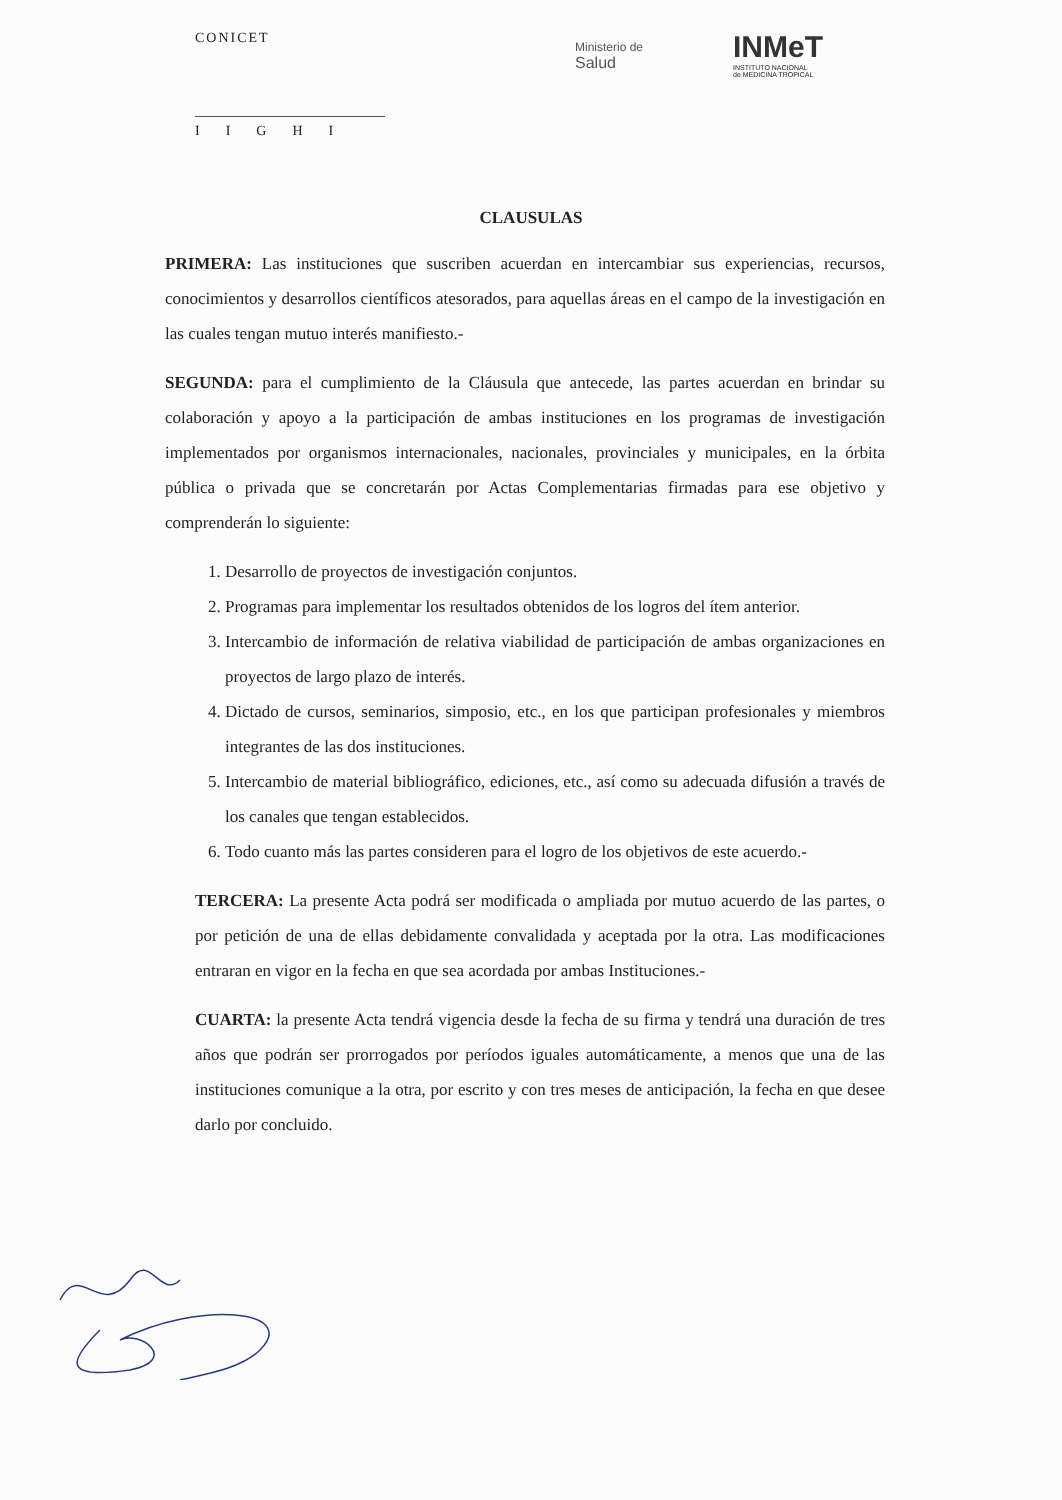CONICET
IIGHI
Ministerio de
Salud
INMeT
INSTITUTO NACIONAL
de MEDICINA TROPICAL
CLAUSULAS
PRIMERA: Las instituciones que suscriben acuerdan en intercambiar sus experiencias, recursos, conocimientos y desarrollos científicos atesorados, para aquellas áreas en el campo de la investigación en las cuales tengan mutuo interés manifiesto.-
SEGUNDA: para el cumplimiento de la Cláusula que antecede, las partes acuerdan en brindar su colaboración y apoyo a la participación de ambas instituciones en los programas de investigación implementados por organismos internacionales, nacionales, provinciales y municipales, en la órbita pública o privada que se concretarán por Actas Complementarias firmadas para ese objetivo y comprenderán lo siguiente:
1. Desarrollo de proyectos de investigación conjuntos.
2. Programas para implementar los resultados obtenidos de los logros del ítem anterior.
3. Intercambio de información de relativa viabilidad de participación de ambas organizaciones en proyectos de largo plazo de interés.
4. Dictado de cursos, seminarios, simposio, etc., en los que participan profesionales y miembros integrantes de las dos instituciones.
5. Intercambio de material bibliográfico, ediciones, etc., así como su adecuada difusión a través de los canales que tengan establecidos.
6. Todo cuanto más las partes consideren para el logro de los objetivos de este acuerdo.-
TERCERA: La presente Acta podrá ser modificada o ampliada por mutuo acuerdo de las partes, o por petición de una de ellas debidamente convalidada y aceptada por la otra. Las modificaciones entraran en vigor en la fecha en que sea acordada por ambas Instituciones.-
CUARTA: la presente Acta tendrá vigencia desde la fecha de su firma y tendrá una duración de tres años que podrán ser prorrogados por períodos iguales automáticamente, a menos que una de las instituciones comunique a la otra, por escrito y con tres meses de anticipación, la fecha en que desee darlo por concluido.